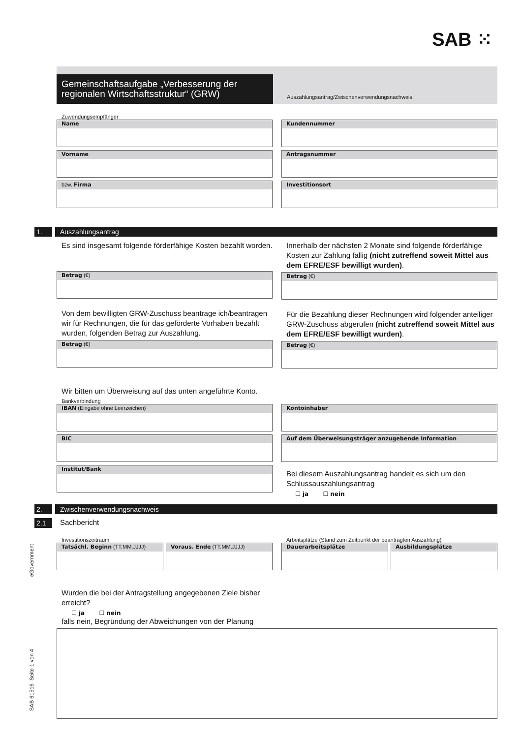SAB ⁙
Gemeinschaftsaufgabe „Verbesserung der regionalen Wirtschaftsstruktur“ (GRW)
Auszahlungsantrag/Zwischenverwendungsnachweis
Zuwendungsempfänger
Name
Vorname
bzw. Firma
Kundennummer
Antragsnummer
Investitionsort
1. Auszahlungsantrag
Es sind insgesamt folgende förderfähige Kosten bezahlt worden.
Betrag (€)
Von dem bewilligten GRW-Zuschuss beantrage ich/beantragen wir für Rechnungen, die für das geförderte Vorhaben bezahlt wurden, folgenden Betrag zur Auszahlung.
Betrag (€)
Innerhalb der nächsten 2 Monate sind folgende förderfähige Kosten zur Zahlung fällig (nicht zutreffend soweit Mittel aus dem EFRE/ESF bewilligt wurden).
Betrag (€)
Für die Bezahlung dieser Rechnungen wird folgender anteiliger GRW-Zuschuss abgerufen (nicht zutreffend soweit Mittel aus dem EFRE/ESF bewilligt wurden).
Betrag (€)
Wir bitten um Überweisung auf das unten angeführte Konto.
Bankverbindung
IBAN (Eingabe ohne Leerzeichen)
BIC
Institut/Bank
Kontoinhaber
Auf dem Überweisungsträger anzugebende Information
Bei diesem Auszahlungsantrag handelt es sich um den Schlussauszahlungsantrag
☐ ja ☐ nein
2. Zwischenverwendungsnachweis
2.1 Sachbericht
Investitionszeitraum
Tatsächl. Beginn (TT.MM.JJJJ) Voraus. Ende (TT.MM.JJJJ)
Arbeitsplätze (Stand zum Zeitpunkt der beantragten Auszahlung)
Dauerarbeitsplätze Ausbildungsplätze
Wurden die bei der Antragstellung angegebenen Ziele bisher erreicht?
☐ ja ☐ nein
falls nein, Begründung der Abweichungen von der Planung
SAB 61516 Seite 1 von 4 eGovernment